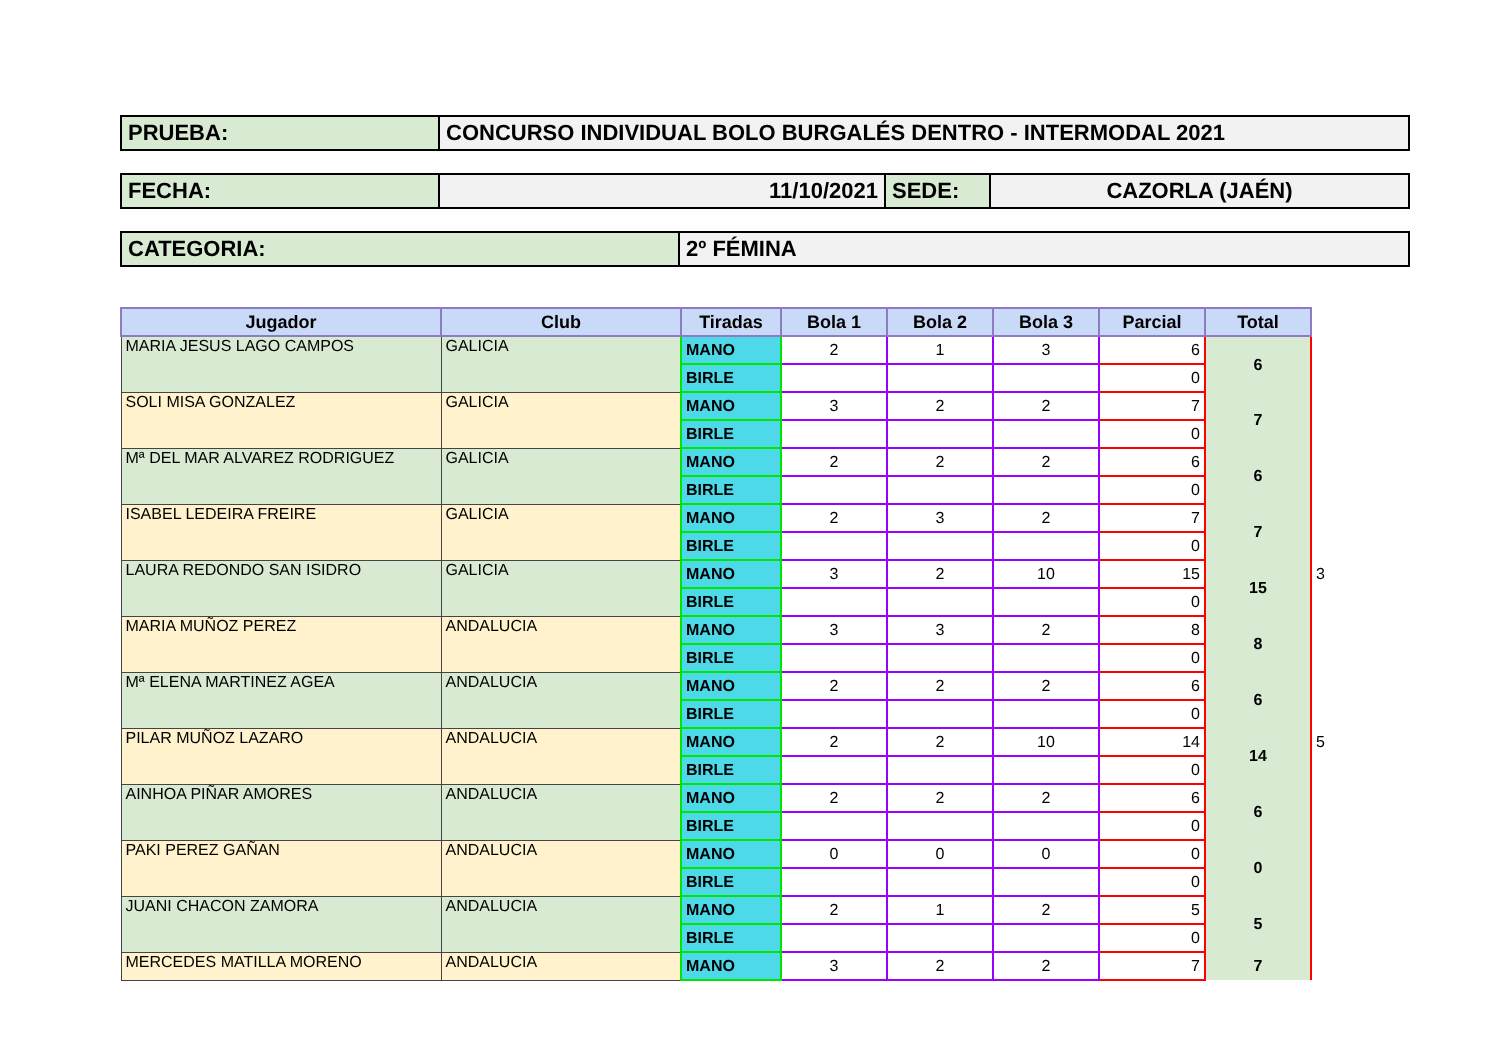PRUEBA: CONCURSO INDIVIDUAL BOLO BURGALÉS DENTRO - INTERMODAL 2021
FECHA: 11/10/2021 SEDE: CAZORLA (JAÉN)
CATEGORIA: 2º FÉMINA
| Jugador | Club | Tiradas | Bola 1 | Bola 2 | Bola 3 | Parcial | Total | |
| --- | --- | --- | --- | --- | --- | --- | --- | --- |
| MARIA JESUS LAGO CAMPOS | GALICIA | MANO | 2 | 1 | 3 | 6 | 6 | |
| | | BIRLE | | | | 0 | | |
| SOLI MISA GONZALEZ | GALICIA | MANO | 3 | 2 | 2 | 7 | 7 | |
| | | BIRLE | | | | 0 | | |
| Mª DEL MAR ALVAREZ RODRIGUEZ | GALICIA | MANO | 2 | 2 | 2 | 6 | 6 | |
| | | BIRLE | | | | 0 | | |
| ISABEL LEDEIRA FREIRE | GALICIA | MANO | 2 | 3 | 2 | 7 | 7 | |
| | | BIRLE | | | | 0 | | |
| LAURA REDONDO SAN ISIDRO | GALICIA | MANO | 3 | 2 | 10 | 15 | 15 | 3 |
| | | BIRLE | | | | 0 | | |
| MARIA MUÑOZ PEREZ | ANDALUCIA | MANO | 3 | 3 | 2 | 8 | 8 | |
| | | BIRLE | | | | 0 | | |
| Mª ELENA MARTINEZ AGEA | ANDALUCIA | MANO | 2 | 2 | 2 | 6 | 6 | |
| | | BIRLE | | | | 0 | | |
| PILAR MUÑOZ LAZARO | ANDALUCIA | MANO | 2 | 2 | 10 | 14 | 14 | 5 |
| | | BIRLE | | | | 0 | | |
| AINHOA PIÑAR AMORES | ANDALUCIA | MANO | 2 | 2 | 2 | 6 | 6 | |
| | | BIRLE | | | | 0 | | |
| PAKI PEREZ GAÑAN | ANDALUCIA | MANO | 0 | 0 | 0 | 0 | 0 | |
| | | BIRLE | | | | 0 | | |
| JUANI CHACON ZAMORA | ANDALUCIA | MANO | 2 | 1 | 2 | 5 | 5 | |
| | | BIRLE | | | | 0 | | |
| MERCEDES MATILLA MORENO | ANDALUCIA | MANO | 3 | 2 | 2 | 7 | 7 | |